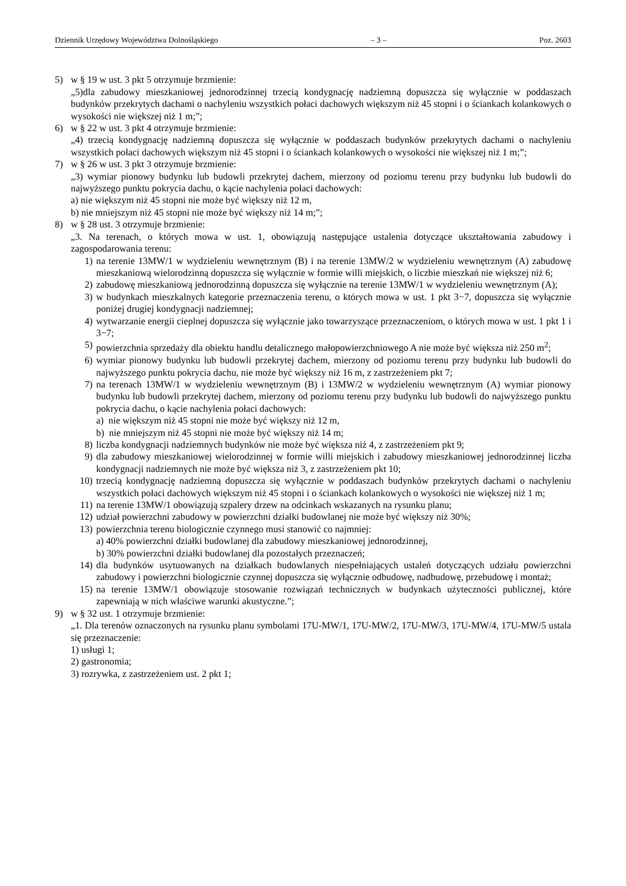Dziennik Urzędowy Województwa Dolnośląskiego – 3 – Poz. 2603
5) w § 19 w ust. 3 pkt 5 otrzymuje brzmienie:
„5)dla zabudowy mieszkaniowej jednorodzinnej trzecią kondygnację nadziemną dopuszcza się wyłącznie w poddaszach budynków przekrytych dachami o nachyleniu wszystkich połaci dachowych większym niż 45 stopni i o ściankach kolankowych o wysokości nie większej niż 1 m;”;
6) w § 22 w ust. 3 pkt 4 otrzymuje brzmienie:
„4) trzecią kondygnację nadziemną dopuszcza się wyłącznie w poddaszach budynków przekrytych dachami o nachyleniu wszystkich połaci dachowych większym niż 45 stopni i o ściankach kolankowych o wysokości nie większej niż 1 m;”;
7) w § 26 w ust. 3 pkt 3 otrzymuje brzmienie:
„3) wymiar pionowy budynku lub budowli przekrytej dachem, mierzony od poziomu terenu przy budynku lub budowli do najwyższego punktu pokrycia dachu, o kącie nachylenia połaci dachowych:
a) nie większym niż 45 stopni nie może być większy niż 12 m,
b) nie mniejszym niż 45 stopni nie może być większy niż 14 m;”;
8) w § 28 ust. 3 otrzymuje brzmienie:
„3. Na terenach, o których mowa w ust. 1, obowiązują następujące ustalenia dotyczące ukształtowania zabudowy i zagospodarowania terenu:
1) na terenie 13MW/1 w wydzieleniu wewnętrznym (B) i na terenie 13MW/2 w wydzieleniu wewnętrznym (A) zabudowę mieszkaniową wielorodzinną dopuszcza się wyłącznie w formie willi miejskich, o liczbie mieszkań nie większej niż 6;
2) zabudowę mieszkaniową jednorodzinną dopuszcza się wyłącznie na terenie 13MW/1 w wydzieleniu wewnętrznym (A);
3) w budynkach mieszkalnych kategorie przeznaczenia terenu, o których mowa w ust. 1 pkt 3−7, dopuszcza się wyłącznie poniżej drugiej kondygnacji nadziemnej;
4) wytwarzanie energii cieplnej dopuszcza się wyłącznie jako towarzyszące przeznaczeniom, o których mowa w ust. 1 pkt 1 i 3−7;
5) powierzchnia sprzedaży dla obiektu handlu detalicznego małopowierzchniowego A nie może być większa niż 250 m<sup>2</sup>;
6) wymiar pionowy budynku lub budowli przekrytej dachem, mierzony od poziomu terenu przy budynku lub budowli do najwyższego punktu pokrycia dachu, nie może być większy niż 16 m, z zastrzeżeniem pkt 7;
7) na terenach 13MW/1 w wydzieleniu wewnętrznym (B) i 13MW/2 w wydzieleniu wewnętrznym (A) wymiar pionowy budynku lub budowli przekrytej dachem, mierzony od poziomu terenu przy budynku lub budowli do najwyższego punktu pokrycia dachu, o kącie nachylenia połaci dachowych:
a) nie większym niż 45 stopni nie może być większy niż 12 m,
b) nie mniejszym niż 45 stopni nie może być większy niż 14 m;
8) liczba kondygnacji nadziemnych budynków nie może być większa niż 4, z zastrzeżeniem pkt 9;
9) dla zabudowy mieszkaniowej wielorodzinnej w formie willi miejskich i zabudowy mieszkaniowej jednorodzinnej liczba kondygnacji nadziemnych nie może być większa niż 3, z zastrzeżeniem pkt 10;
10) trzecią kondygnację nadziemną dopuszcza się wyłącznie w poddaszach budynków przekrytych dachami o nachyleniu wszystkich połaci dachowych większym niż 45 stopni i o ściankach kolankowych o wysokości nie większej niż 1 m;
11) na terenie 13MW/1 obowiązują szpalery drzew na odcinkach wskazanych na rysunku planu;
12) udział powierzchni zabudowy w powierzchni działki budowlanej nie może być większy niż 30%;
13) powierzchnia terenu biologicznie czynnego musi stanowić co najmniej:
a) 40% powierzchni działki budowlanej dla zabudowy mieszkaniowej jednorodzinnej,
b) 30% powierzchni działki budowlanej dla pozostałych przeznaczeń;
14) dla budynków usytuowanych na działkach budowlanych niespełniających ustaleń dotyczących udziału powierzchni zabudowy i powierzchni biologicznie czynnej dopuszcza się wyłącznie odbudowę, nadbudowę, przebudowę i montaż;
15) na terenie 13MW/1 obowiązuje stosowanie rozwiązań technicznych w budynkach użyteczności publicznej, które zapewniają w nich właściwe warunki akustyczne.”;
9) w § 32 ust. 1 otrzymuje brzmienie:
„1. Dla terenów oznaczonych na rysunku planu symbolami 17U-MW/1, 17U-MW/2, 17U-MW/3, 17U-MW/4, 17U-MW/5 ustala się przeznaczenie:
1) usługi 1;
2) gastronomia;
3) rozrywka, z zastrzeżeniem ust. 2 pkt 1;